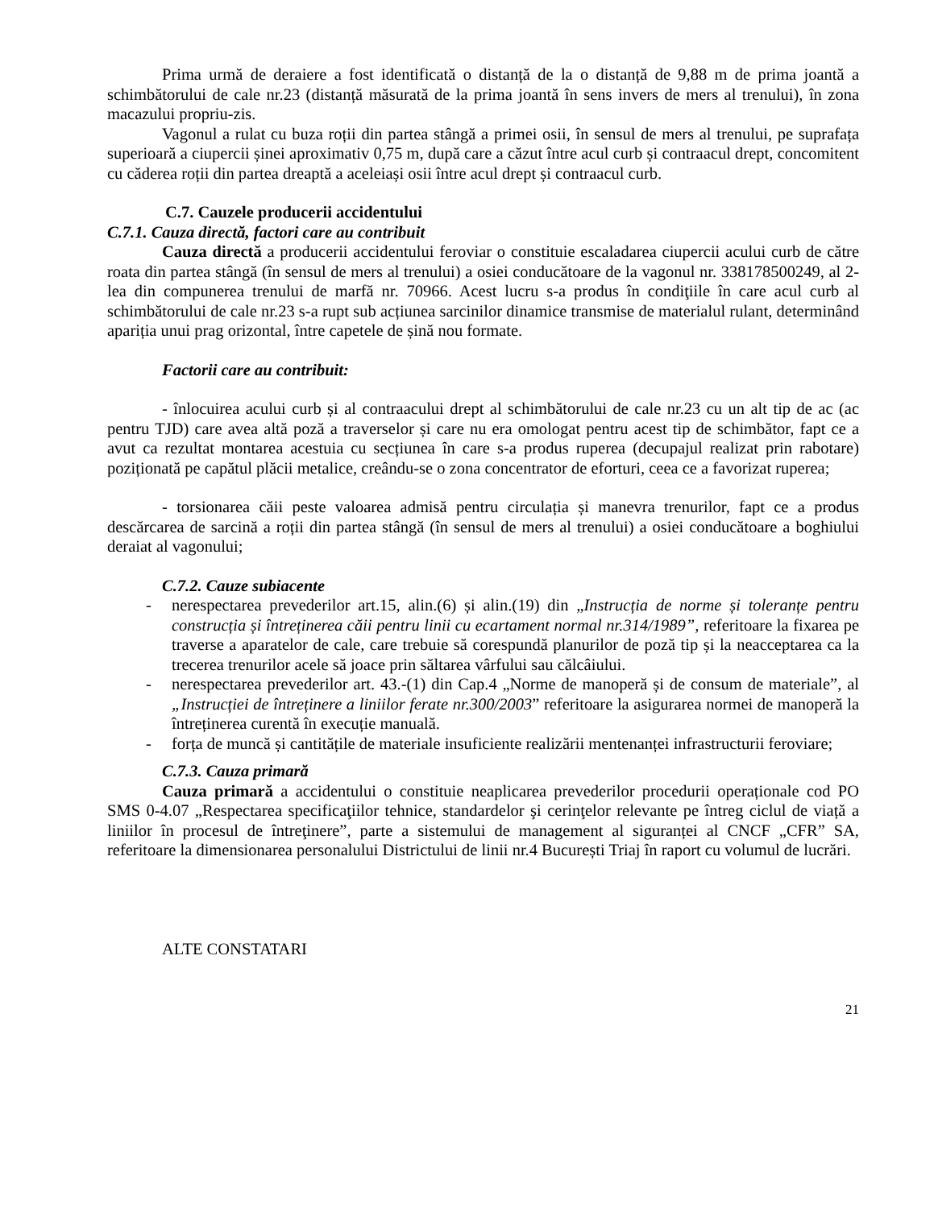Prima urmă de deraiere a fost identificată o distanță de la o distanță de 9,88 m de prima joantă a schimbătorului de cale nr.23 (distanță măsurată de la prima joantă în sens invers de mers al trenului), în zona macazului propriu-zis.
Vagonul a rulat cu buza roții din partea stângă a primei osii, în sensul de mers al trenului, pe suprafața superioară a ciupercii șinei aproximativ 0,75 m, după care a căzut între acul curb și contraacul drept, concomitent cu căderea roții din partea dreaptă a aceleiași osii între acul drept și contraacul curb.
C.7. Cauzele producerii accidentului
C.7.1. Cauza directă, factori care au contribuit
Cauza directă a producerii accidentului feroviar o constituie escaladarea ciupercii acului curb de către roata din partea stângă (în sensul de mers al trenului) a osiei conducătoare de la vagonul nr. 338178500249, al 2-lea din compunerea trenului de marfă nr. 70966. Acest lucru s-a produs în condiţiile în care acul curb al schimbătorului de cale nr.23 s-a rupt sub acțiunea sarcinilor dinamice transmise de materialul rulant, determinând apariția unui prag orizontal, între capetele de șină nou formate.
Factorii care au contribuit:
- înlocuirea acului curb și al contraacului drept al schimbătorului de cale nr.23 cu un alt tip de ac (ac pentru TJD) care avea altă poză a traverselor și care nu era omologat pentru acest tip de schimbător, fapt ce a avut ca rezultat montarea acestuia cu secțiunea în care s-a produs ruperea (decupajul realizat prin rabotare) poziționată pe capătul plăcii metalice, creându-se o zona concentrator de eforturi, ceea ce a favorizat ruperea;
- torsionarea căii peste valoarea admisă pentru circulația și manevra trenurilor, fapt ce a produs descărcarea de sarcină a roții din partea stângă (în sensul de mers al trenului) a osiei conducătoare a boghiului deraiat al vagonului;
C.7.2. Cauze subiacente
- nerespectarea prevederilor art.15, alin.(6) și alin.(19) din „Instrucția de norme și toleranțe pentru construcția și întreținerea căii pentru linii cu ecartament normal nr.314/1989”, referitoare la fixarea pe traverse a aparatelor de cale, care trebuie să corespundă planurilor de poză tip și la neacceptarea ca la trecerea trenurilor acele să joace prin săltarea vârfului sau călcâiului.
- nerespectarea prevederilor art. 43.-(1) din Cap.4 „Norme de manoperă și de consum de materiale”, al „Instrucției de întreținere a liniilor ferate nr.300/2003” referitoare la asigurarea normei de manoperă la întreținerea curentă în execuție manuală.
- forța de muncă și cantitățile de materiale insuficiente realizării mentenanței infrastructurii feroviare;
C.7.3. Cauza primară
Cauza primară a accidentului o constituie neaplicarea prevederilor procedurii operaționale cod PO SMS 0-4.07 „Respectarea specificaţiilor tehnice, standardelor şi cerinţelor relevante pe întreg ciclul de viață a liniilor în procesul de întreţinere”, parte a sistemului de management al siguranței al CNCF „CFR” SA, referitoare la dimensionarea personalului Districtului de linii nr.4 București Triaj în raport cu volumul de lucrări.
ALTE CONSTATARI
21